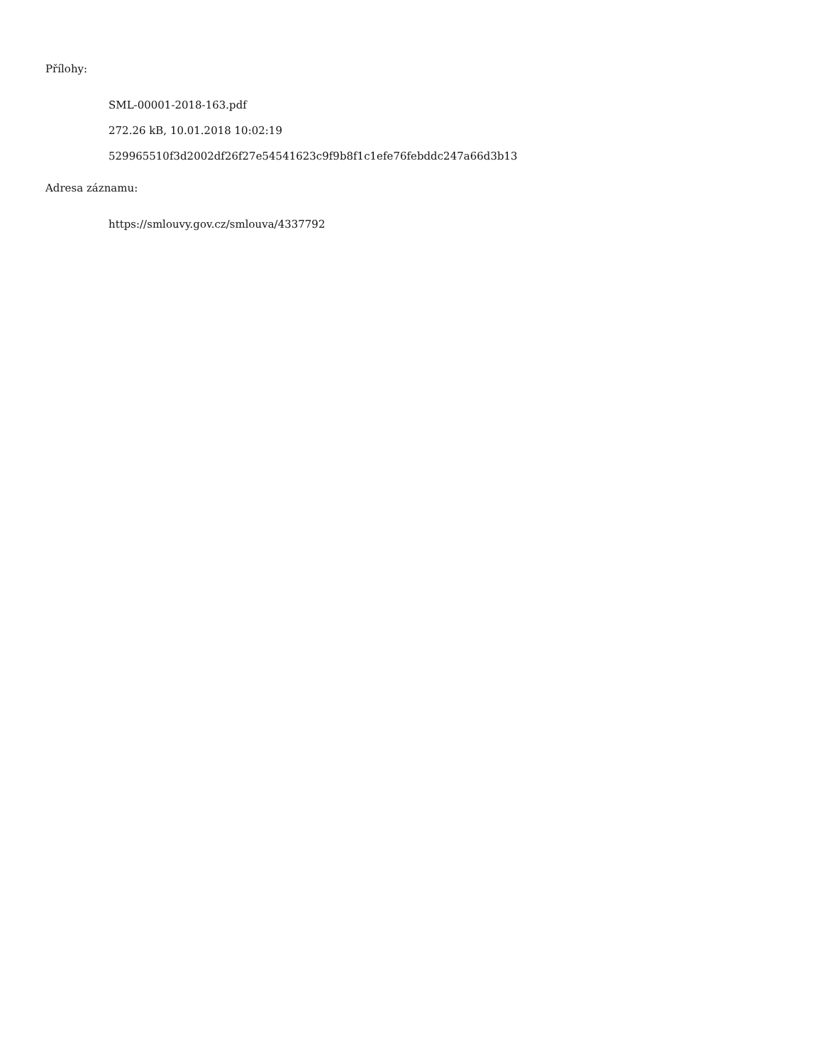Přílohy:
SML-00001-2018-163.pdf
272.26 kB, 10.01.2018 10:02:19
529965510f3d2002df26f27e54541623c9f9b8f1c1efe76febddc247a66d3b13
Adresa záznamu:
https://smlouvy.gov.cz/smlouva/4337792